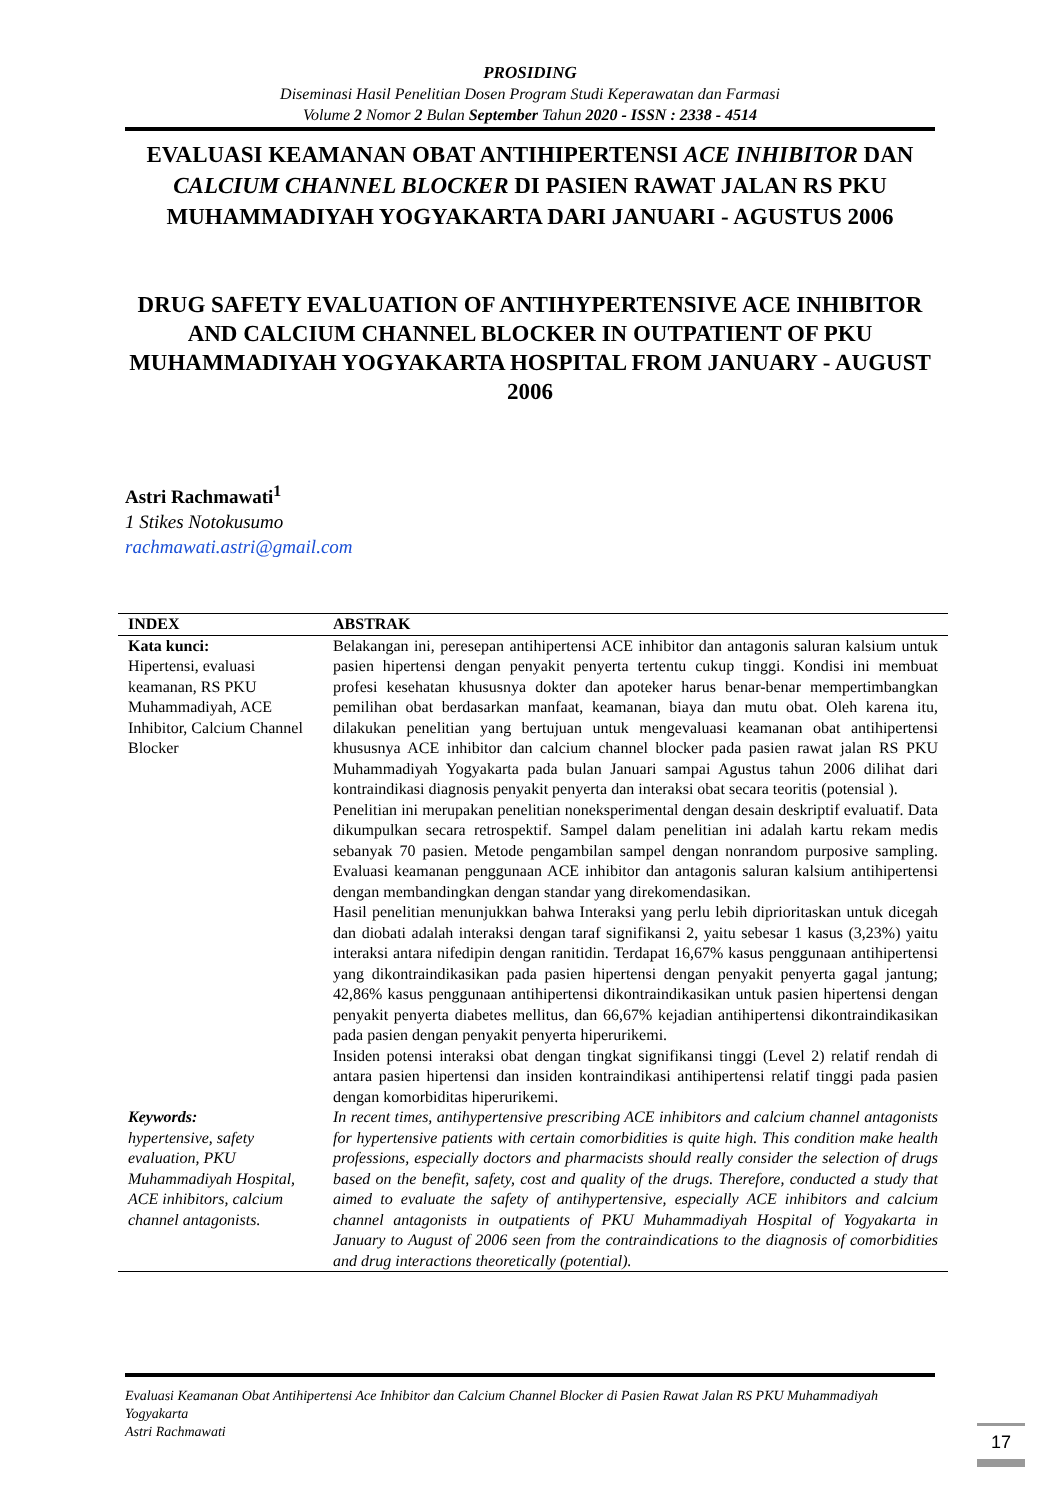PROSIDING
Diseminasi Hasil Penelitian Dosen Program Studi Keperawatan dan Farmasi
Volume 2 Nomor 2 Bulan September Tahun 2020 - ISSN : 2338 - 4514
EVALUASI KEAMANAN OBAT ANTIHIPERTENSI ACE INHIBITOR DAN CALCIUM CHANNEL BLOCKER DI PASIEN RAWAT JALAN RS PKU MUHAMMADIYAH YOGYAKARTA DARI JANUARI - AGUSTUS 2006
DRUG SAFETY EVALUATION OF ANTIHYPERTENSIVE ACE INHIBITOR AND CALCIUM CHANNEL BLOCKER IN OUTPATIENT OF PKU MUHAMMADIYAH YOGYAKARTA HOSPITAL FROM JANUARY - AUGUST 2006
Astri Rachmawati<sup>1</sup>
1 Stikes Notokusumo
rachmawati.astri@gmail.com
| INDEX | ABSTRAK |
| --- | --- |
| Kata kunci: Hipertensi, evaluasi keamanan, RS PKU Muhammadiyah, ACE Inhibitor, Calcium Channel Blocker | Belakangan ini, peresepan antihipertensi ACE inhibitor dan antagonis saluran kalsium untuk pasien hipertensi dengan penyakit penyerta tertentu cukup tinggi. Kondisi ini membuat profesi kesehatan khususnya dokter dan apoteker harus benar-benar mempertimbangkan pemilihan obat berdasarkan manfaat, keamanan, biaya dan mutu obat. Oleh karena itu, dilakukan penelitian yang bertujuan untuk mengevaluasi keamanan obat antihipertensi khususnya ACE inhibitor dan calcium channel blocker pada pasien rawat jalan RS PKU Muhammadiyah Yogyakarta pada bulan Januari sampai Agustus tahun 2006 dilihat dari kontraindikasi diagnosis penyakit penyerta dan interaksi obat secara teoritis (potensial ). Penelitian ini merupakan penelitian noneksperimental dengan desain deskriptif evaluatif. Data dikumpulkan secara retrospektif. Sampel dalam penelitian ini adalah kartu rekam medis sebanyak 70 pasien. Metode pengambilan sampel dengan nonrandom purposive sampling. Evaluasi keamanan penggunaan ACE inhibitor dan antagonis saluran kalsium antihipertensi dengan membandingkan dengan standar yang direkomendasikan. Hasil penelitian menunjukkan bahwa Interaksi yang perlu lebih diprioritaskan untuk dicegah dan diobati adalah interaksi dengan taraf signifikansi 2, yaitu sebesar 1 kasus (3,23%) yaitu interaksi antara nifedipin dengan ranitidin. Terdapat 16,67% kasus penggunaan antihipertensi yang dikontraindikasikan pada pasien hipertensi dengan penyakit penyerta gagal jantung; 42,86% kasus penggunaan antihipertensi dikontraindikasikan untuk pasien hipertensi dengan penyakit penyerta diabetes mellitus, dan 66,67% kejadian antihipertensi dikontraindikasikan pada pasien dengan penyakit penyerta hiperurikemi. Insiden potensi interaksi obat dengan tingkat signifikansi tinggi (Level 2) relatif rendah di antara pasien hipertensi dan insiden kontraindikasi antihipertensi relatif tinggi pada pasien dengan komorbiditas hiperurikemi. |
| Keywords: hypertensive, safety evaluation, PKU Muhammadiyah Hospital, ACE inhibitors, calcium channel antagonists. | In recent times, antihypertensive prescribing ACE inhibitors and calcium channel antagonists for hypertensive patients with certain comorbidities is quite high. This condition make health professions, especially doctors and pharmacists should really consider the selection of drugs based on the benefit, safety, cost and quality of the drugs. Therefore, conducted a study that aimed to evaluate the safety of antihypertensive, especially ACE inhibitors and calcium channel antagonists in outpatients of PKU Muhammadiyah Hospital of Yogyakarta in January to August of 2006 seen from the contraindications to the diagnosis of comorbidities and drug interactions theoretically (potential). |
Evaluasi Keamanan Obat Antihipertensi Ace Inhibitor dan Calcium Channel Blocker di Pasien Rawat Jalan RS PKU Muhammadiyah Yogyakarta
Astri Rachmawati
17